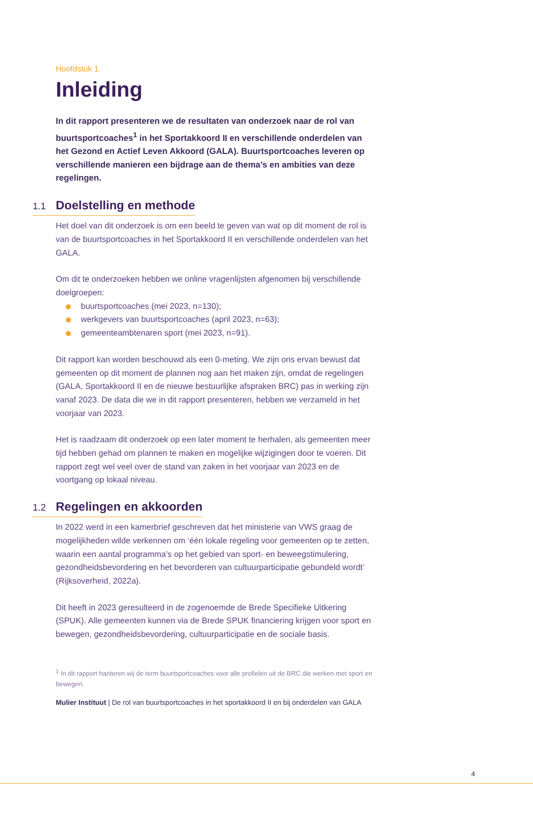Hoofdstuk 1
Inleiding
In dit rapport presenteren we de resultaten van onderzoek naar de rol van buurtsportcoaches<sup>1</sup> in het Sportakkoord II en verschillende onderdelen van het Gezond en Actief Leven Akkoord (GALA). Buurtsportcoaches leveren op verschillende manieren een bijdrage aan de thema’s en ambities van deze regelingen.
1.1 Doelstelling en methode
Het doel van dit onderzoek is om een beeld te geven van wat op dit moment de rol is van de buurtsportcoaches in het Sportakkoord II en verschillende onderdelen van het GALA.
Om dit te onderzoeken hebben we online vragenlijsten afgenomen bij verschillende doelgroepen:
buurtsportcoaches (mei 2023, n=130);
werkgevers van buurtsportcoaches (april 2023, n=63);
gemeenteambtenaren sport (mei 2023, n=91).
Dit rapport kan worden beschouwd als een 0-meting. We zijn ons ervan bewust dat gemeenten op dit moment de plannen nog aan het maken zijn, omdat de regelingen (GALA, Sportakkoord II en de nieuwe bestuurlijke afspraken BRC) pas in werking zijn vanaf 2023. De data die we in dit rapport presenteren, hebben we verzameld in het voorjaar van 2023.
Het is raadzaam dit onderzoek op een later moment te herhalen, als gemeenten meer tijd hebben gehad om plannen te maken en mogelijke wijzigingen door te voeren. Dit rapport zegt wel veel over de stand van zaken in het voorjaar van 2023 en de voortgang op lokaal niveau.
1.2 Regelingen en akkoorden
In 2022 werd in een kamerbrief geschreven dat het ministerie van VWS graag de mogelijkheden wilde verkennen om ‘één lokale regeling voor gemeenten op te zetten, waarin een aantal programma’s op het gebied van sport- en beweegstimulering, gezondheidsbevordering en het bevorderen van cultuurparticipatie gebundeld wordt’ (Rijksoverheid, 2022a).
Dit heeft in 2023 geresulteerd in de zogenoemde de Brede Specifieke Uitkering (SPUK). Alle gemeenten kunnen via de Brede SPUK financiering krijgen voor sport en bewegen, gezondheidsbevordering, cultuurparticipatie en de sociale basis.
<sup>1</sup> In dit rapport hanteren wij de term buurtsportcoaches voor alle profielen uit de BRC die werken met sport en bewegen.
Mulier Instituut | De rol van buurtsportcoaches in het sportakkoord II en bij onderdelen van GALA
4